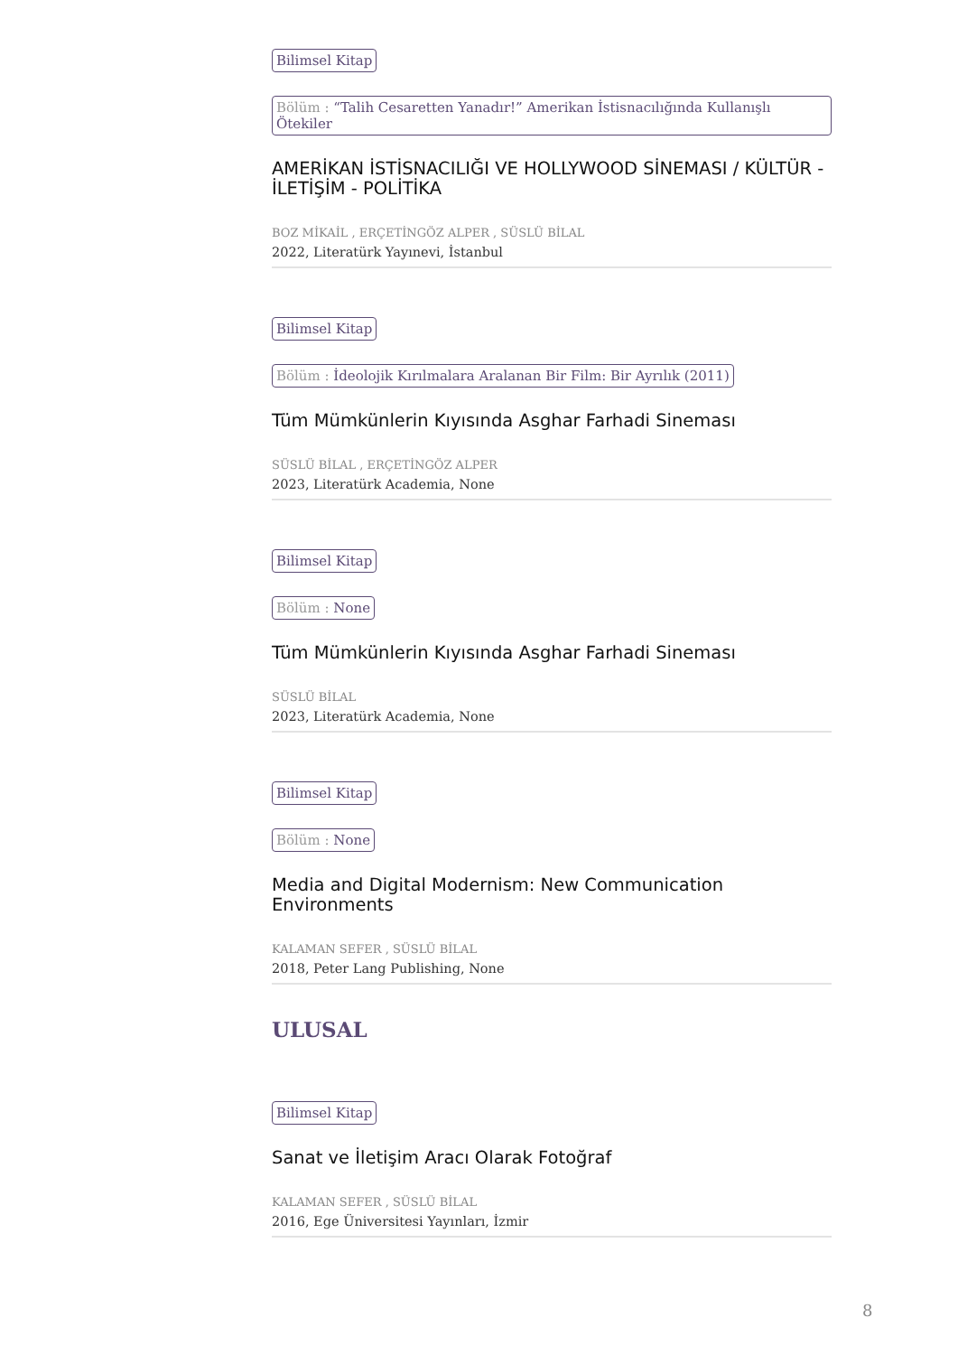Bilimsel Kitap
Bölüm : “Talih Cesaretten Yanadır!” Amerikan İstisnacılığında Kullanışlı Ötekiler
AMERİKAN İSTİSNACILIĞI VE HOLLYWOOD SİNEMASI / KÜLTÜR - İLETİŞİM - POLİTİKA
BOZ MİKAİL , ERÇETİNGÖZ ALPER , SÜSLÜ BİLAL
2022, Literatürk Yayınevi, İstanbul
Bilimsel Kitap
Bölüm : İdeolojik Kırılmalara Aralanan Bir Film: Bir Ayrılık (2011)
Tüm Mümkünlerin Kıyısında Asghar Farhadi Sineması
SÜSLÜ BİLAL , ERÇETİNGÖZ ALPER
2023, Literatürk Academia, None
Bilimsel Kitap
Bölüm : None
Tüm Mümkünlerin Kıyısında Asghar Farhadi Sineması
SÜSLÜ BİLAL
2023, Literatürk Academia, None
Bilimsel Kitap
Bölüm : None
Media and Digital Modernism: New Communication Environments
KALAMAN SEFER , SÜSLÜ BİLAL
2018, Peter Lang Publishing, None
ULUSAL
Bilimsel Kitap
Sanat ve İletişim Aracı Olarak Fotoğraf
KALAMAN SEFER , SÜSLÜ BİLAL
2016, Ege Üniversitesi Yayınları, İzmir
8